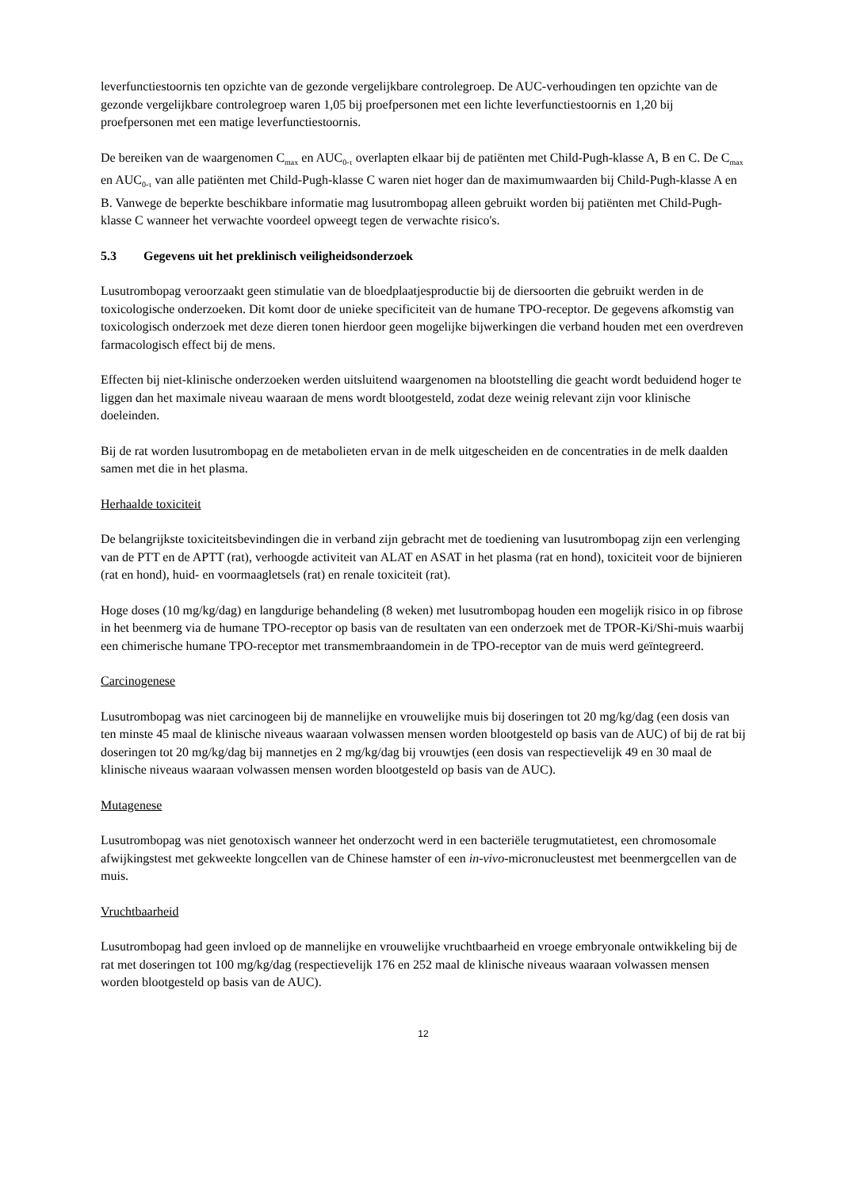leverfunctiestoornis ten opzichte van de gezonde vergelijkbare controlegroep. De AUC-verhoudingen ten opzichte van de gezonde vergelijkbare controlegroep waren 1,05 bij proefpersonen met een lichte leverfunctiestoornis en 1,20 bij proefpersonen met een matige leverfunctiestoornis.
De bereiken van de waargenomen C<sub>max</sub> en AUC<sub>0-τ</sub> overlapten elkaar bij de patiënten met Child-Pugh-klasse A, B en C. De C<sub>max</sub> en AUC<sub>0-τ</sub> van alle patiënten met Child-Pugh-klasse C waren niet hoger dan de maximumwaarden bij Child-Pugh-klasse A en B. Vanwege de beperkte beschikbare informatie mag lusutrombopag alleen gebruikt worden bij patiënten met Child-Pugh-klasse C wanneer het verwachte voordeel opweegt tegen de verwachte risico's.
5.3 Gegevens uit het preklinisch veiligheidsonderzoek
Lusutrombopag veroorzaakt geen stimulatie van de bloedplaatjesproductie bij de diersoorten die gebruikt werden in de toxicologische onderzoeken. Dit komt door de unieke specificiteit van de humane TPO-receptor. De gegevens afkomstig van toxicologisch onderzoek met deze dieren tonen hierdoor geen mogelijke bijwerkingen die verband houden met een overdreven farmacologisch effect bij de mens.
Effecten bij niet-klinische onderzoeken werden uitsluitend waargenomen na blootstelling die geacht wordt beduidend hoger te liggen dan het maximale niveau waaraan de mens wordt blootgesteld, zodat deze weinig relevant zijn voor klinische doeleinden.
Bij de rat worden lusutrombopag en de metabolieten ervan in de melk uitgescheiden en de concentraties in de melk daalden samen met die in het plasma.
Herhaalde toxiciteit
De belangrijkste toxiciteitsbevindingen die in verband zijn gebracht met de toediening van lusutrombopag zijn een verlenging van de PTT en de APTT (rat), verhoogde activiteit van ALAT en ASAT in het plasma (rat en hond), toxiciteit voor de bijnieren (rat en hond), huid- en voormaagletsels (rat) en renale toxiciteit (rat).
Hoge doses (10 mg/kg/dag) en langdurige behandeling (8 weken) met lusutrombopag houden een mogelijk risico in op fibrose in het beenmerg via de humane TPO-receptor op basis van de resultaten van een onderzoek met de TPOR-Ki/Shi-muis waarbij een chimerische humane TPO-receptor met transmembraandomein in de TPO-receptor van de muis werd geïntegreerd.
Carcinogenese
Lusutrombopag was niet carcinogeen bij de mannelijke en vrouwelijke muis bij doseringen tot 20 mg/kg/dag (een dosis van ten minste 45 maal de klinische niveaus waaraan volwassen mensen worden blootgesteld op basis van de AUC) of bij de rat bij doseringen tot 20 mg/kg/dag bij mannetjes en 2 mg/kg/dag bij vrouwtjes (een dosis van respectievelijk 49 en 30 maal de klinische niveaus waaraan volwassen mensen worden blootgesteld op basis van de AUC).
Mutagenese
Lusutrombopag was niet genotoxisch wanneer het onderzocht werd in een bacteriële terugmutatietest, een chromosomale afwijkingstest met gekweekte longcellen van de Chinese hamster of een in-vivo-micronucleustest met beenmergcellen van de muis.
Vruchtbaarheid
Lusutrombopag had geen invloed op de mannelijke en vrouwelijke vruchtbaarheid en vroege embryonale ontwikkeling bij de rat met doseringen tot 100 mg/kg/dag (respectievelijk 176 en 252 maal de klinische niveaus waaraan volwassen mensen worden blootgesteld op basis van de AUC).
12